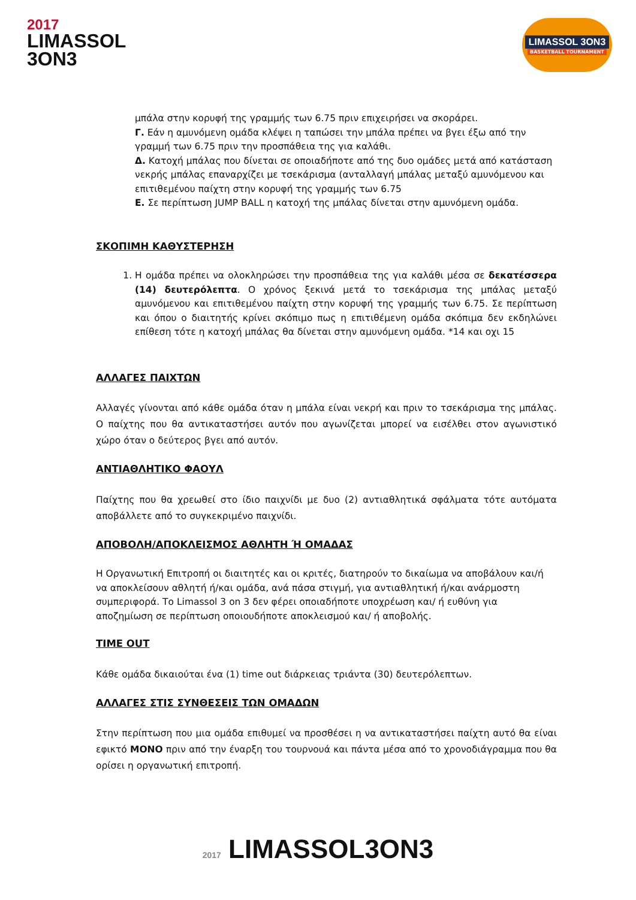2017
LIMASSOL
3ON3
LIMASSOL 3ON3
BASKETBALL TOURNAMENT
μπάλα στην κορυφή της γραμμής των 6.75 πριν επιχειρήσει να σκοράρει.
Γ. Εάν η αμυνόμενη ομάδα κλέψει η ταπώσει την μπάλα πρέπει να βγει έξω από την γραμμή των 6.75 πριν την προσπάθεια της για καλάθι.
Δ. Κατοχή μπάλας που δίνεται σε οποιαδήποτε από της δυο ομάδες μετά από κατάσταση νεκρής μπάλας επαναρχίζει με τσεκάρισμα (ανταλλαγή μπάλας μεταξύ αμυνόμενου και επιτιθεμένου παίχτη στην κορυφή της γραμμής των 6.75
Ε. Σε περίπτωση JUMP BALL η κατοχή της μπάλας δίνεται στην αμυνόμενη ομάδα.
ΣΚΟΠΙΜΗ ΚΑΘΥΣΤΕΡΗΣΗ
1. Η ομάδα πρέπει να ολοκληρώσει την προσπάθεια της για καλάθι μέσα σε δεκατέσσερα (14) δευτερόλεπτα. Ο χρόνος ξεκινά μετά το τσεκάρισμα της μπάλας μεταξύ αμυνόμενου και επιτιθεμένου παίχτη στην κορυφή της γραμμής των 6.75. Σε περίπτωση και όπου ο διαιτητής κρίνει σκόπιμο πως η επιτιθέμενη ομάδα σκόπιμα δεν εκδηλώνει επίθεση τότε η κατοχή μπάλας θα δίνεται στην αμυνόμενη ομάδα. *14 και οχι 15
ΑΛΛΑΓΕΣ ΠΑΙΧΤΩΝ
Αλλαγές γίνονται από κάθε ομάδα όταν η μπάλα είναι νεκρή και πριν το τσεκάρισμα της μπάλας. Ο παίχτης που θα αντικαταστήσει αυτόν που αγωνίζεται μπορεί να εισέλθει στον αγωνιστικό χώρο όταν ο δεύτερος βγει από αυτόν.
ΑΝΤΙΑΘΛΗΤΙΚΟ ΦΑΟΥΛ
Παίχτης που θα χρεωθεί στο ίδιο παιχνίδι με δυο (2) αντιαθλητικά σφάλματα τότε αυτόματα αποβάλλετε από το συγκεκριμένο παιχνίδι.
ΑΠΟΒΟΛΗ/ΑΠΟΚΛΕΙΣΜΟΣ ΑΘΛΗΤΗ Ή ΟΜΑΔΑΣ
Η Οργανωτική Επιτροπή οι διαιτητές και οι κριτές, διατηρούν το δικαίωμα να αποβάλουν και/ή να αποκλείσουν αθλητή ή/και ομάδα, ανά πάσα στιγμή, για αντιαθλητική ή/και ανάρμοστη συμπεριφορά. Το Limassol 3 on 3 δεν φέρει οποιαδήποτε υποχρέωση και/ ή ευθύνη για αποζημίωση σε περίπτωση οποιουδήποτε αποκλεισμού και/ ή αποβολής.
TIME OUT
Κάθε ομάδα δικαιούται ένα (1) time out διάρκειας τριάντα (30) δευτερόλεπτων.
ΑΛΛΑΓΕΣ ΣΤΙΣ ΣΥΝΘΕΣΕΙΣ ΤΩΝ ΟΜΑΔΩΝ
Στην περίπτωση που μια ομάδα επιθυμεί να προσθέσει η να αντικαταστήσει παίχτη αυτό θα είναι εφικτό ΜΟΝΟ πριν από την έναρξη του τουρνουά και πάντα μέσα από το χρονοδιάγραμμα που θα ορίσει η οργανωτική επιτροπή.
2017 LIMASSOL3ON3